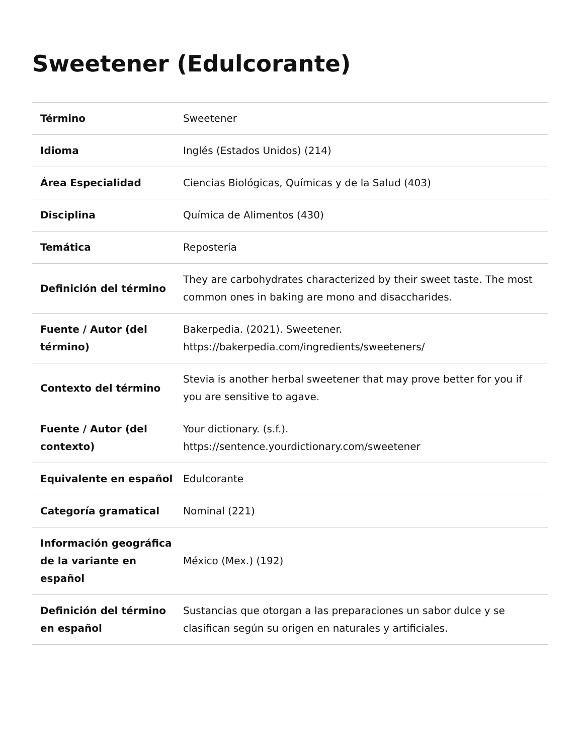Sweetener (Edulcorante)
| Término | Sweetener |
| Idioma | Inglés (Estados Unidos) (214) |
| Área Especialidad | Ciencias Biológicas, Químicas y de la Salud (403) |
| Disciplina | Química de Alimentos (430) |
| Temática | Repostería |
| Definición del término | They are carbohydrates characterized by their sweet taste. The most common ones in baking are mono and disaccharides. |
| Fuente / Autor (del término) | Bakerpedia. (2021). Sweetener. https://bakerpedia.com/ingredients/sweeteners/ |
| Contexto del término | Stevia is another herbal sweetener that may prove better for you if you are sensitive to agave. |
| Fuente / Autor (del contexto) | Your dictionary. (s.f.). https://sentence.yourdictionary.com/sweetener |
| Equivalente en español | Edulcorante |
| Categoría gramatical | Nominal (221) |
| Información geográfica de la variante en español | México (Mex.) (192) |
| Definición del término en español | Sustancias que otorgan a las preparaciones un sabor dulce y se clasifican según su origen en naturales y artificiales. |